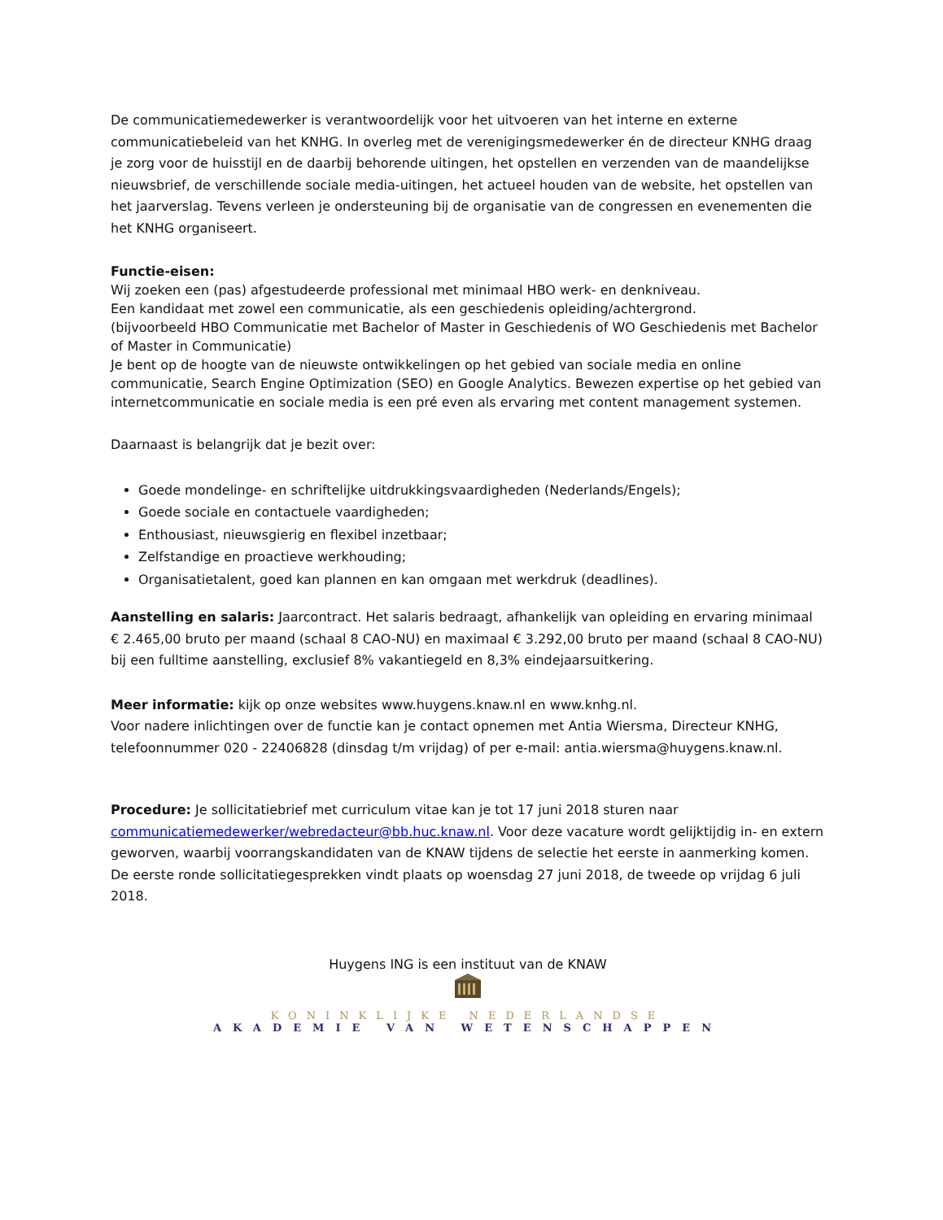De communicatiemedewerker is verantwoordelijk voor het uitvoeren van het interne en externe communicatiebeleid van het KNHG. In overleg met de verenigingsmedewerker én de directeur KNHG draag je zorg voor de huisstijl en de daarbij behorende uitingen, het opstellen en verzenden van de maandelijkse nieuwsbrief, de verschillende sociale media-uitingen, het actueel houden van de website, het opstellen van het jaarverslag. Tevens verleen je ondersteuning bij de organisatie van de congressen en evenementen die het KNHG organiseert.
Functie-eisen:
Wij zoeken een (pas) afgestudeerde professional met minimaal HBO werk- en denkniveau.
Een kandidaat met zowel een communicatie, als een geschiedenis opleiding/achtergrond.
(bijvoorbeeld HBO Communicatie met Bachelor of Master in Geschiedenis of WO Geschiedenis met Bachelor of Master in Communicatie)
Je bent op de hoogte van de nieuwste ontwikkelingen op het gebied van sociale media en online communicatie, Search Engine Optimization (SEO) en Google Analytics. Bewezen expertise op het gebied van internetcommunicatie en sociale media is een pré even als ervaring met content management systemen.
Daarnaast is belangrijk dat je bezit over:
Goede mondelinge- en schriftelijke uitdrukkingsvaardigheden (Nederlands/Engels);
Goede sociale en contactuele vaardigheden;
Enthousiast, nieuwsgierig en flexibel inzetbaar;
Zelfstandige en proactieve werkhouding;
Organisatietalent, goed kan plannen en kan omgaan met werkdruk (deadlines).
Aanstelling en salaris: Jaarcontract. Het salaris bedraagt, afhankelijk van opleiding en ervaring minimaal € 2.465,00 bruto per maand (schaal 8 CAO-NU) en maximaal € 3.292,00 bruto per maand (schaal 8 CAO-NU) bij een fulltime aanstelling, exclusief 8% vakantiegeld en 8,3% eindejaarsuitkering.
Meer informatie: kijk op onze websites www.huygens.knaw.nl en www.knhg.nl.
Voor nadere inlichtingen over de functie kan je contact opnemen met Antia Wiersma, Directeur KNHG, telefoonnummer 020 - 22406828 (dinsdag t/m vrijdag) of per e-mail: antia.wiersma@huygens.knaw.nl.
Procedure: Je sollicitatiebrief met curriculum vitae kan je tot 17 juni 2018 sturen naar communicatiemedewerker/webredacteur@bb.huc.knaw.nl. Voor deze vacature wordt gelijktijdig in- en extern geworven, waarbij voorrangskandidaten van de KNAW tijdens de selectie het eerste in aanmerking komen. De eerste ronde sollicitatiegesprekken vindt plaats op woensdag 27 juni 2018, de tweede op vrijdag 6 juli 2018.
Huygens ING is een instituut van de KNAW
KONINKLIJKE NEDERLANDSE
AKADEMIE VAN WETENSCHAPPEN